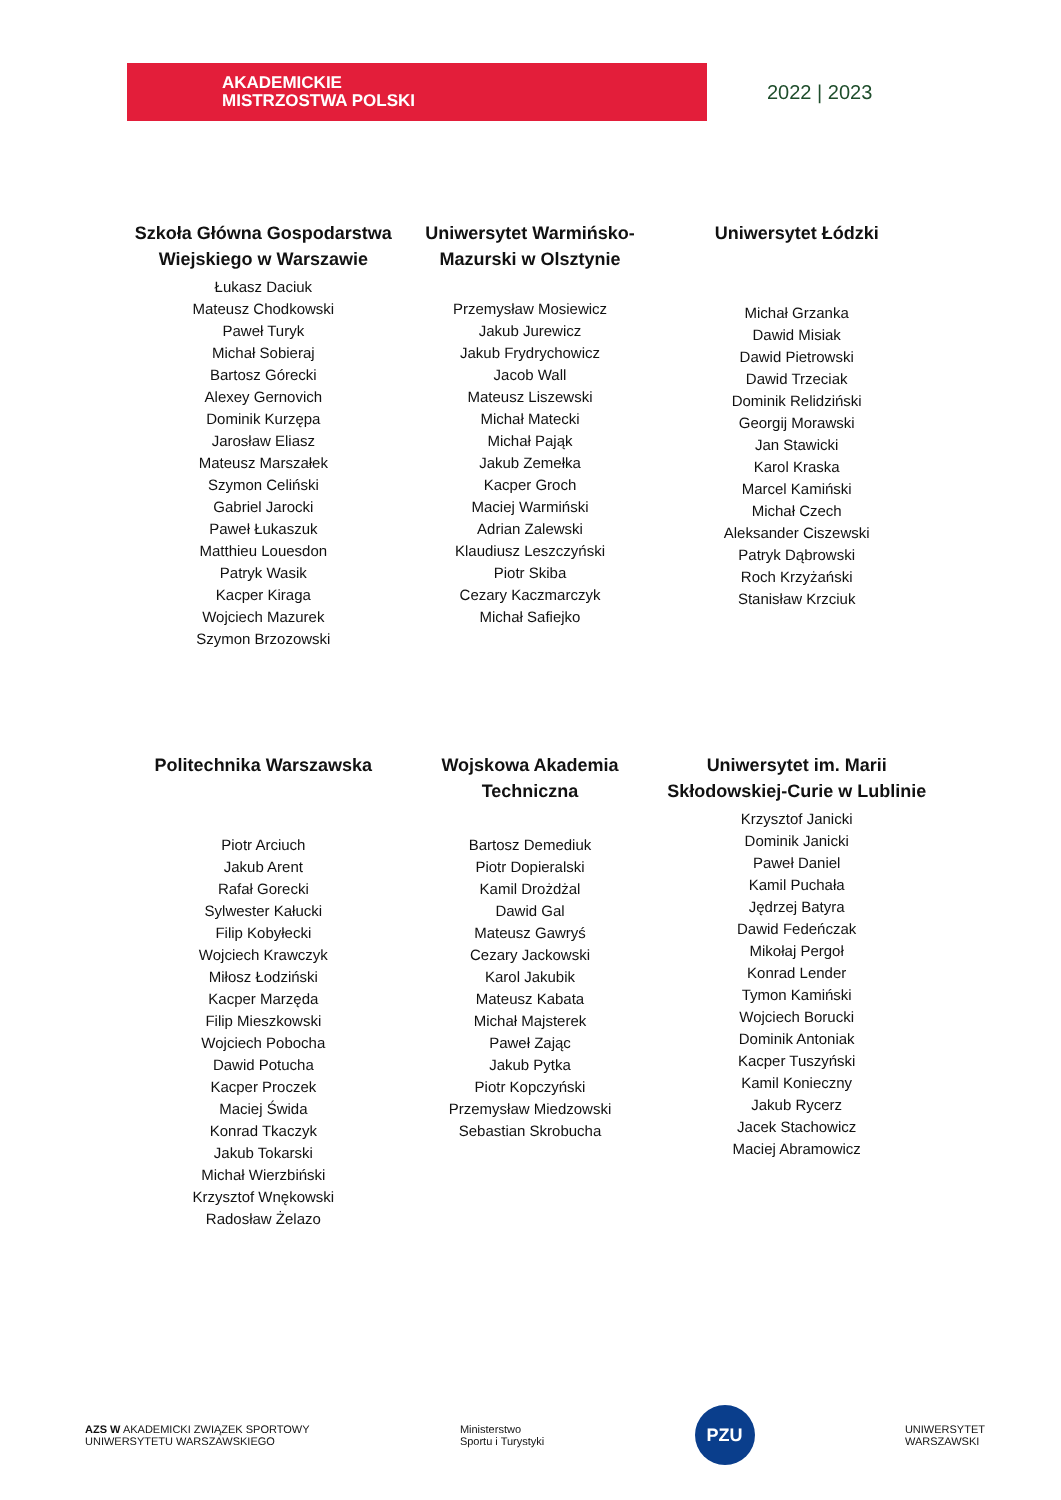AKADEMICKIE
MISTRZOSTWA POLSKI
2022 | 2023
Szkoła Główna Gospodarstwa Wiejskiego w Warszawie
Łukasz Daciuk
Mateusz Chodkowski
Paweł Turyk
Michał Sobieraj
Bartosz Górecki
Alexey Gernovich
Dominik Kurzępa
Jarosław Eliasz
Mateusz Marszałek
Szymon Celiński
Gabriel Jarocki
Paweł Łukaszuk
Matthieu Louesdon
Patryk Wasik
Kacper Kiraga
Wojciech Mazurek
Szymon Brzozowski
Uniwersytet Warmińsko-Mazurski w Olsztynie
Przemysław Mosiewicz
Jakub Jurewicz
Jakub Frydrychowicz
Jacob Wall
Mateusz Liszewski
Michał Matecki
Michał Pająk
Jakub Zemełka
Kacper Groch
Maciej Warmiński
Adrian Zalewski
Klaudiusz Leszczyński
Piotr Skiba
Cezary Kaczmarczyk
Michał Safiejko
Uniwersytet Łódzki
Michał Grzanka
Dawid Misiak
Dawid Pietrowski
Dawid Trzeciak
Dominik Relidziński
Georgij Morawski
Jan Stawicki
Karol Kraska
Marcel Kamiński
Michał Czech
Aleksander Ciszewski
Patryk Dąbrowski
Roch Krzyżański
Stanisław Krzciuk
Politechnika Warszawska
Piotr Arciuch
Jakub Arent
Rafał Gorecki
Sylwester Kałucki
Filip Kobyłecki
Wojciech Krawczyk
Miłosz Łodziński
Kacper Marzęda
Filip Mieszkowski
Wojciech Pobocha
Dawid Potucha
Kacper Proczek
Maciej Świda
Konrad Tkaczyk
Jakub Tokarski
Michał Wierzbiński
Krzysztof Wnękowski
Radosław Żelazo
Wojskowa Akademia Techniczna
Bartosz Demediuk
Piotr Dopieralski
Kamil Drożdżal
Dawid Gal
Mateusz Gawryś
Cezary Jackowski
Karol Jakubik
Mateusz Kabata
Michał Majsterek
Paweł Zając
Jakub Pytka
Piotr Kopczyński
Przemysław Miedzowski
Sebastian Skrobucha
Uniwersytet im. Marii Skłodowskiej-Curie w Lublinie
Krzysztof Janicki
Dominik Janicki
Paweł Daniel
Kamil Puchała
Jędrzej Batyra
Dawid Fedeńczak
Mikołaj Pergoł
Konrad Lender
Tymon Kamiński
Wojciech Borucki
Dominik Antoniak
Kacper Tuszyński
Kamil Konieczny
Jakub Rycerz
Jacek Stachowicz
Maciej Abramowicz
AZS W AKADEMICKI ZWIĄZEK SPORTOWY
UNIWERSYTETU WARSZAWSKIEGO
Ministerstwo
Sportu i Turystyki
PZU
UNIWERSYTET
WARSZAWSKI